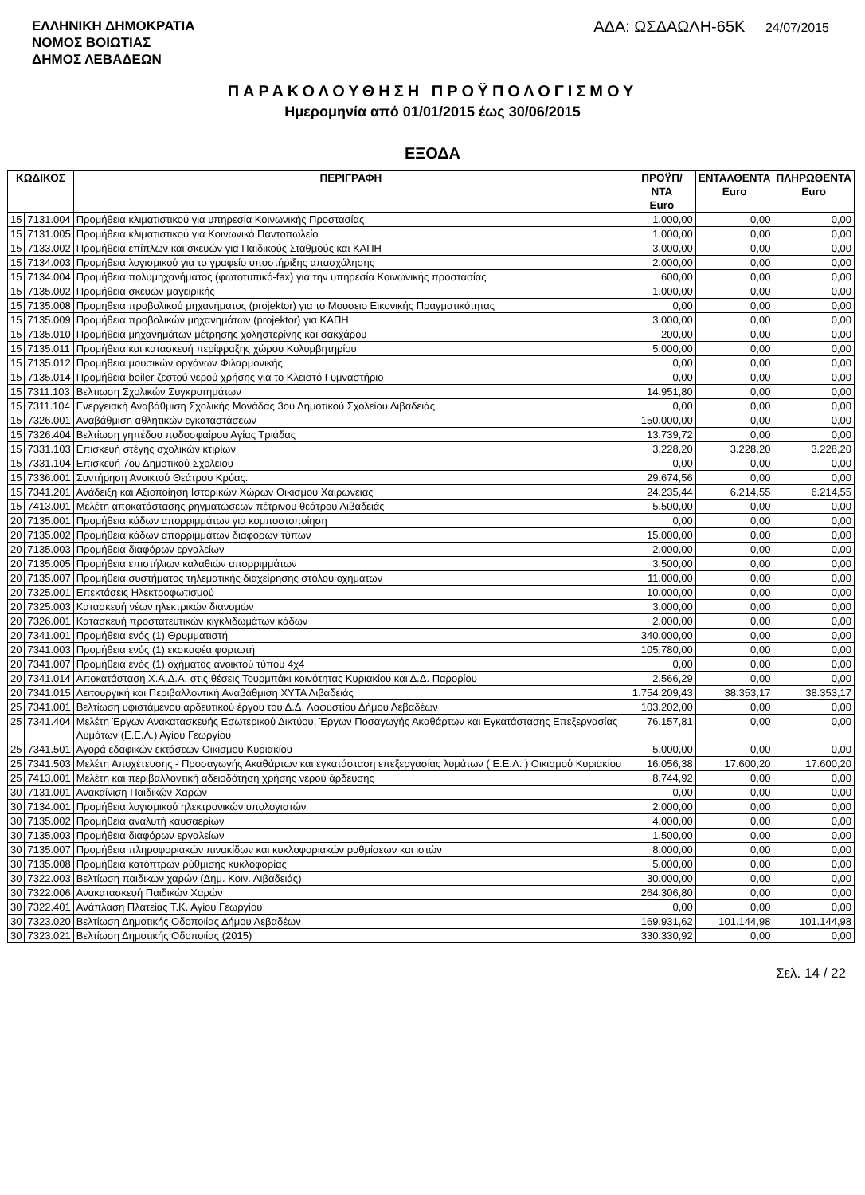ΕΛΛΗΝΙΚΗ ΔΗΜΟΚΡΑΤΙΑ
ΝΟΜΟΣ ΒΟΙΩΤΙΑΣ
ΔΗΜΟΣ ΛΕΒΑΔΕΩΝ
ΑΔΑ: ΩΣΔΑΩΛΗ-65Κ 24/07/2015
ΠΑΡΑΚΟΛΟΥΘΗΣΗ ΠΡΟΫΠΟΛΟΓΙΣΜΟΥ
Ημερομηνία από 01/01/2015 έως 30/06/2015
ΕΞΟΔΑ
| ΚΩΔΙΚΟΣ | | ΠΕΡΙΓΡΑΦΗ | ΠΡΟΫΠ/ΝΤΑ Euro | ΕΝΤΑΛΘΕΝΤΑ Euro | ΠΛΗΡΩΘΕΝΤΑ Euro |
| --- | --- | --- | --- | --- | --- |
| 15 | 7131.004 | Προμήθεια κλιματιστικού για υπηρεσία Κοινωνικής Προστασίας | 1.000,00 | 0,00 | 0,00 |
| 15 | 7131.005 | Προμήθεια κλιματιστικού για Κοινωνικό Παντοπωλείο | 1.000,00 | 0,00 | 0,00 |
| 15 | 7133.002 | Προμήθεια επίπλων και σκευών για Παιδικούς Σταθμούς και ΚΑΠΗ | 3.000,00 | 0,00 | 0,00 |
| 15 | 7134.003 | Προμήθεια λογισμικού για το γραφείο υποστήριξης απασχόλησης | 2.000,00 | 0,00 | 0,00 |
| 15 | 7134.004 | Προμήθεια πολυμηχανήματος (φωτοτυπικό-fax) για την υπηρεσία Κοινωνικής προστασίας | 600,00 | 0,00 | 0,00 |
| 15 | 7135.002 | Προμήθεια σκευών μαγειρικής | 1.000,00 | 0,00 | 0,00 |
| 15 | 7135.008 | Προμηθεια προβολικού μηχανήματος (projektor) για το Μουσειο Εικονικής Πραγματικότητας | 0,00 | 0,00 | 0,00 |
| 15 | 7135.009 | Προμήθεια προβολικών μηχανημάτων (projektor) για ΚΑΠΗ | 3.000,00 | 0,00 | 0,00 |
| 15 | 7135.010 | Προμήθεια μηχανημάτων μέτρησης χοληστερίνης και σακχάρου | 200,00 | 0,00 | 0,00 |
| 15 | 7135.011 | Προμήθεια και κατασκευή περίφραξης χώρου Κολυμβητηρίου | 5.000,00 | 0,00 | 0,00 |
| 15 | 7135.012 | Προμήθεια μουσικών οργάνων Φιλαρμονικής | 0,00 | 0,00 | 0,00 |
| 15 | 7135.014 | Προμήθεια boiler ζεστού νερού χρήσης για το Κλειστό Γυμναστήριο | 0,00 | 0,00 | 0,00 |
| 15 | 7311.103 | Βελτιωση Σχολικών Συγκροτημάτων | 14.951,80 | 0,00 | 0,00 |
| 15 | 7311.104 | Ενεργειακή Αναβάθμιση Σχολικής Μονάδας 3ου Δημοτικού Σχολείου Λιβαδειάς | 0,00 | 0,00 | 0,00 |
| 15 | 7326.001 | Αναβάθμιση αθλητικών εγκαταστάσεων | 150.000,00 | 0,00 | 0,00 |
| 15 | 7326.404 | Βελτίωση γηπέδου ποδοσφαίρου Αγίας Τριάδας | 13.739,72 | 0,00 | 0,00 |
| 15 | 7331.103 | Επισκευή στέγης σχολικών κτιρίων | 3.228,20 | 3.228,20 | 3.228,20 |
| 15 | 7331.104 | Επισκευή 7ου Δημοτικού Σχολείου | 0,00 | 0,00 | 0,00 |
| 15 | 7336.001 | Συντήρηση Ανοικτού Θεάτρου Κρύας. | 29.674,56 | 0,00 | 0,00 |
| 15 | 7341.201 | Ανάδειξη και Αξιοποίηση Ιστορικών Χώρων Οικισμού Χαιρώνειας | 24.235,44 | 6.214,55 | 6.214,55 |
| 15 | 7413.001 | Μελέτη αποκατάστασης ρηγματώσεων πέτρινου θεάτρου Λιβαδειάς | 5.500,00 | 0,00 | 0,00 |
| 20 | 7135.001 | Προμήθεια κάδων απορριμμάτων για κομποστοποίηση | 0,00 | 0,00 | 0,00 |
| 20 | 7135.002 | Προμήθεια κάδων απορριμμάτων διαφόρων τύπων | 15.000,00 | 0,00 | 0,00 |
| 20 | 7135.003 | Προμήθεια διαφόρων εργαλείων | 2.000,00 | 0,00 | 0,00 |
| 20 | 7135.005 | Προμήθεια επιστήλιων καλαθιών απορριμμάτων | 3.500,00 | 0,00 | 0,00 |
| 20 | 7135.007 | Προμήθεια συστήματος τηλεματικής διαχείρησης στόλου οχημάτων | 11.000,00 | 0,00 | 0,00 |
| 20 | 7325.001 | Επεκτάσεις Ηλεκτροφωτισμού | 10.000,00 | 0,00 | 0,00 |
| 20 | 7325.003 | Κατασκευή νέων ηλεκτρικών διανομών | 3.000,00 | 0,00 | 0,00 |
| 20 | 7326.001 | Κατασκευή προστατευτικών κιγκλιδωμάτων κάδων | 2.000,00 | 0,00 | 0,00 |
| 20 | 7341.001 | Προμήθεια ενός (1) Θρυμματιστή | 340.000,00 | 0,00 | 0,00 |
| 20 | 7341.003 | Προμήθεια ενός (1) εκσκαφέα φορτωτή | 105.780,00 | 0,00 | 0,00 |
| 20 | 7341.007 | Προμήθεια ενός (1) οχήματος ανοικτού τύπου 4χ4 | 0,00 | 0,00 | 0,00 |
| 20 | 7341.014 | Αποκατάσταση Χ.Α.Δ.Α. στις θέσεις Τουρμπάκι κοινότητας Κυριακίου και Δ.Δ. Παρορίου | 2.566,29 | 0,00 | 0,00 |
| 20 | 7341.015 | Λειτουργική και Περιβαλλοντική Αναβάθμιση ΧΥΤΑ Λιβαδειάς | 1.754.209,43 | 38.353,17 | 38.353,17 |
| 25 | 7341.001 | Βελτίωση υφιστάμενου αρδευτικού έργου του Δ.Δ. Λαφυστίου Δήμου Λεβαδέων | 103.202,00 | 0,00 | 0,00 |
| 25 | 7341.404 | Μελέτη Έργων Ανακατασκευής Εσωτερικού Δικτύου, Έργων Ποσαγωγής Ακαθάρτων και Εγκατάστασης Επεξεργασίας Λυμάτων (Ε.Ε.Λ.) Αγίου Γεωργίου | 76.157,81 | 0,00 | 0,00 |
| 25 | 7341.501 | Αγορά εδαφικών εκτάσεων Οικισμού Κυριακίου | 5.000,00 | 0,00 | 0,00 |
| 25 | 7341.503 | Μελέτη Αποχέτευσης - Προσαγωγής Ακαθάρτων και εγκατάσταση επεξεργασίας λυμάτων ( Ε.Ε.Λ. ) Οικισμού Κυριακίου | 16.056,38 | 17.600,20 | 17.600,20 |
| 25 | 7413.001 | Μελέτη και περιβαλλοντική αδειοδότηση χρήσης νερού άρδευσης | 8.744,92 | 0,00 | 0,00 |
| 30 | 7131.001 | Ανακαίνιση Παιδικών Χαρών | 0,00 | 0,00 | 0,00 |
| 30 | 7134.001 | Προμήθεια λογισμικού ηλεκτρονικών υπολογιστών | 2.000,00 | 0,00 | 0,00 |
| 30 | 7135.002 | Προμήθεια αναλυτή καυσαερίων | 4.000,00 | 0,00 | 0,00 |
| 30 | 7135.003 | Προμήθεια διαφόρων εργαλείων | 1.500,00 | 0,00 | 0,00 |
| 30 | 7135.007 | Προμήθεια πληροφοριακών πινακίδων και κυκλοφοριακών ρυθμίσεων και ιστών | 8.000,00 | 0,00 | 0,00 |
| 30 | 7135.008 | Προμήθεια κατόπτρων ρύθμισης κυκλοφορίας | 5.000,00 | 0,00 | 0,00 |
| 30 | 7322.003 | Βελτίωση παιδικών χαρών (Δημ. Κοιν. Λιβαδειάς) | 30.000,00 | 0,00 | 0,00 |
| 30 | 7322.006 | Ανακατασκευή Παιδικών Χαρών | 264.306,80 | 0,00 | 0,00 |
| 30 | 7322.401 | Ανάπλαση Πλατείας Τ.Κ. Αγίου Γεωργίου | 0,00 | 0,00 | 0,00 |
| 30 | 7323.020 | Βελτίωση Δημοτικής Οδοποιίας Δήμου Λεβαδέων | 169.931,62 | 101.144,98 | 101.144,98 |
| 30 | 7323.021 | Βελτίωση Δημοτικής Οδοποιίας (2015) | 330.330,92 | 0,00 | 0,00 |
Σελ. 14 / 22